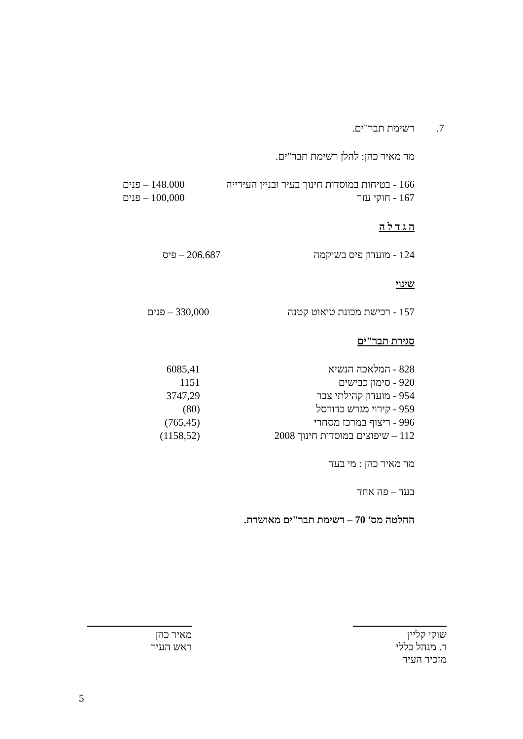7. רשימת תבר"ים.
מר מאיר כהן: להלן רשימת תבר"ים.
| 166 - בטיחות במוסדות חינוך בעיר ובניין העירייה | 148.000 – פנים |
| 167 - חוקי עזר | 100,000 – פנים |
ה ג ד ל ה
| 124 - מועדון פיס בשיקמה | 206.687 – פיס |
שינוי
| 157 - רכישת מכונת טיאוט קטנה | 330,000 – פנים |
סגירת תבר"ים
| 828 - המלאכה הנשיא | 6085,41 |
| 920 - סימון כבישים | 1151 |
| 954 - מועדון קהילתי צבר | 3747,29 |
| 959 - קירוי מגרש כדורסל | (80) |
| 996 - ריצוף במרכז מסחרי | (765,45) |
| 112 – שיפוצים במוסדות חינוך 2008 | (1158,52) |
מר מאיר כהן : מי בעד
בעד – פה אחד
החלטה מס' 70 – רשימת תבר"ים מאושרת.
שוקי קליין
ר. מנהל כללי
מזכיר העיר
מאיר כהן
ראש העיר
5